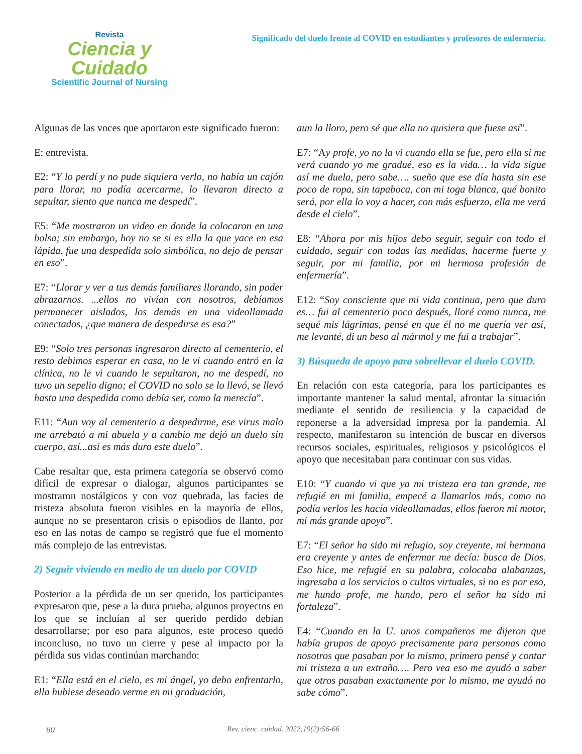Revista
Ciencia y Cuidado
Scientific Journal of Nursing
Significado del duelo frente al COVID en estudiantes y profesores de enfermería.
Algunas de las voces que aportaron este significado fueron:
E: entrevista.
E2: “Y lo perdí y no pude siquiera verlo, no había un cajón para llorar, no podía acercarme, lo llevaron directo a sepultar, siento que nunca me despedí”.
E5: “Me mostraron un video en donde la colocaron en una bolsa; sin embargo, hoy no se si es ella la que yace en esa lápida, fue una despedida solo simbólica, no dejo de pensar en eso”.
E7: “Llorar y ver a tus demás familiares llorando, sin poder abrazarnos. ...ellos no vivían con nosotros, debíamos permanecer aislados, los demás en una videollamada conectados, ¿que manera de despedirse es esa?”
E9: “Solo tres personas ingresaron directo al cementerio, el resto debimos esperar en casa, no le vi cuando entró en la clínica, no le vi cuando le sepultaron, no me despedí, no tuvo un sepelio digno; el COVID no solo se lo llevó, se llevó hasta una despedida como debía ser, como la merecía”.
E11: “Aun voy al cementerio a despedirme, ese virus malo me arrebató a mi abuela y a cambio me dejó un duelo sin cuerpo, así...así es más duro este duelo”.
Cabe resaltar que, esta primera categoría se observó como difícil de expresar o dialogar, algunos participantes se mostraron nostálgicos y con voz quebrada, las facies de tristeza absoluta fueron visibles en la mayoría de ellos, aunque no se presentaron crisis o episodios de llanto, por eso en las notas de campo se registró que fue el momento más complejo de las entrevistas.
2) Seguir viviendo en medio de un duelo por COVID
Posterior a la pérdida de un ser querido, los participantes expresaron que, pese a la dura prueba, algunos proyectos en los que se incluían al ser querido perdido debían desarrollarse; por eso para algunos, este proceso quedó inconcluso, no tuvo un cierre y pese al impacto por la pérdida sus vidas continúan marchando:
E1: “Ella está en el cielo, es mi ángel, yo debo enfrentarlo, ella hubiese deseado verme en mi graduación,
aun la lloro, pero sé que ella no quisiera que fuese así”.
E7: “Ay profe, yo no la vi cuando ella se fue, pero ella si me verá cuando yo me gradué, eso es la vida… la vida sigue así me duela, pero sabe…. sueño que ese día hasta sin ese poco de ropa, sin tapaboca, con mi toga blanca, qué bonito será, por ella lo voy a hacer, con más esfuerzo, ella me verá desde el cielo”.
E8: “Ahora por mis hijos debo seguir, seguir con todo el cuidado, seguir con todas las medidas, hacerme fuerte y seguir, por mi familia, por mi hermosa profesión de enfermería”.
E12: “Soy consciente que mi vida continua, pero que duro es… fui al cementerio poco después, lloré como nunca, me sequé mis lágrimas, pensé en que él no me quería ver así, me levanté, di un beso al mármol y me fui a trabajar”.
3) Búsqueda de apoyo para sobrellevar el duelo COVID.
En relación con esta categoría, para los participantes es importante mantener la salud mental, afrontar la situación mediante el sentido de resiliencia y la capacidad de reponerse a la adversidad impresa por la pandemia. Al respecto, manifestaron su intención de buscar en diversos recursos sociales, espirituales, religiosos y psicológicos el apoyo que necesitaban para continuar con sus vidas.
E10: “Y cuando vi que ya mi tristeza era tan grande, me refugié en mi familia, empecé a llamarlos más, como no podía verlos les hacía videollamadas, ellos fueron mi motor, mi más grande apoyo”.
E7: “El señor ha sido mi refugio, soy creyente, mi hermana era creyente y antes de enfermar me decía: busca de Dios. Eso hice, me refugié en su palabra, colocaba alabanzas, ingresaba a los servicios o cultos virtuales, si no es por eso, me hundo profe, me hundo, pero el señor ha sido mi fortaleza”.
E4: “Cuando en la U. unos compañeros me dijeron que había grupos de apoyo precisamente para personas como nosotros que pasaban por lo mismo, primero pensé y contar mi tristeza a un extraño…. Pero vea eso me ayudó a saber que otros pasaban exactamente por lo mismo, me ayudó no sabe cómo”.
60 Rev. cienc. cuidad. 2022;19(2):56-66